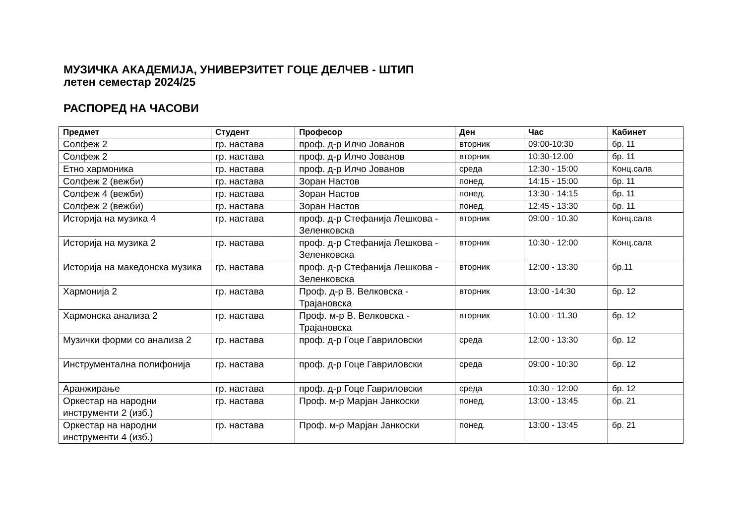МУЗИЧКА АКАДЕМИЈА, УНИВЕРЗИТЕТ ГОЦЕ ДЕЛЧЕВ - ШТИП
летен семестар 2024/25
РАСПОРЕД НА ЧАСОВИ
| Предмет | Студент | Професор | Ден | Час | Кабинет |
| --- | --- | --- | --- | --- | --- |
| Солфеж 2 | гр. настава | проф. д-р Илчо Јованов | вторник | 09:00-10:30 | бр. 11 |
| Солфеж 2 | гр. настава | проф. д-р Илчо Јованов | вторник | 10:30-12.00 | бр. 11 |
| Етно хармоника | гр. настава | проф. д-р Илчо Јованов | среда | 12:30 - 15:00 | Конц.сала |
| Солфеж 2 (вежби) | гр. настава | Зоран Настов | понед. | 14:15 - 15:00 | бр. 11 |
| Солфеж 4 (вежби) | гр. настава | Зоран Настов | понед. | 13:30 - 14:15 | бр. 11 |
| Солфеж 2 (вежби) | гр. настава | Зоран Настов | понед. | 12:45 - 13:30 | бр. 11 |
| Историја на музика 4 | гр. настава | проф. д-р Стефанија Лешкова - Зеленковска | вторник | 09:00 - 10.30 | Конц.сала |
| Историја на музика 2 | гр. настава | проф. д-р Стефанија Лешкова - Зеленковска | вторник | 10:30 - 12:00 | Конц.сала |
| Историја на македонска музика | гр. настава | проф. д-р Стефанија Лешкова - Зеленковска | вторник | 12:00 - 13:30 | бр.11 |
| Хармонија 2 | гр. настава | Проф. д-р В. Велковска - Трајановска | вторник | 13:00 -14:30 | бр. 12 |
| Хармонска анализа 2 | гр. настава | Проф. м-р В. Велковска - Трајановска | вторник | 10.00 - 11.30 | бр. 12 |
| Музички форми со анализа 2 | гр. настава | проф. д-р Гоце Гавриловски | среда | 12:00 - 13:30 | бр. 12 |
| Инструментална полифонија | гр. настава | проф. д-р Гоце Гавриловски | среда | 09:00 - 10:30 | бр. 12 |
| Аранжирање | гр. настава | проф. д-р Гоце Гавриловски | среда | 10:30 - 12:00 | бр. 12 |
| Оркестар на народни инструменти 2 (изб.) | гр. настава | Проф. м-р Марјан Јанкоски | понед. | 13:00 - 13:45 | бр. 21 |
| Оркестар на народни инструменти 4 (изб.) | гр. настава | Проф. м-р Марјан Јанкоски | понед. | 13:00 - 13:45 | бр. 21 |